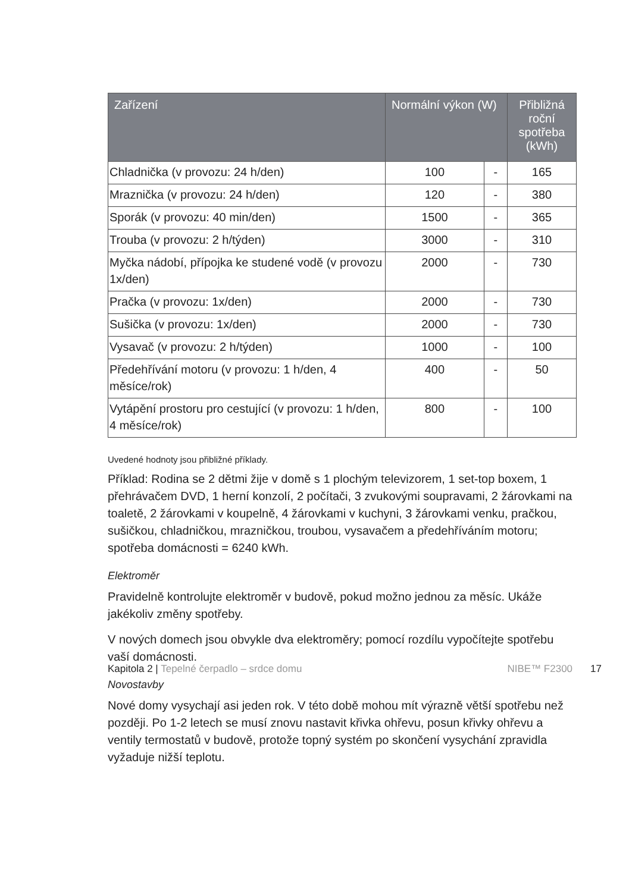| Zařízení | Normální výkon (W) | | Přibližná roční spotřeba (kWh) |
| --- | --- | --- | --- |
| Chladnička (v provozu: 24 h/den) | 100 | - | 165 |
| Mraznička (v provozu: 24 h/den) | 120 | - | 380 |
| Sporák (v provozu: 40 min/den) | 1500 | - | 365 |
| Trouba (v provozu: 2 h/týden) | 3000 | - | 310 |
| Myčka nádobí, přípojka ke studené vodě (v provozu 1x/den) | 2000 | - | 730 |
| Pračka (v provozu: 1x/den) | 2000 | - | 730 |
| Sušička (v provozu: 1x/den) | 2000 | - | 730 |
| Vysavač (v provozu: 2 h/týden) | 1000 | - | 100 |
| Předehřívání motoru (v provozu: 1 h/den, 4 měsíce/rok) | 400 | - | 50 |
| Vytápění prostoru pro cestující (v provozu: 1 h/den, 4 měsíce/rok) | 800 | - | 100 |
Uvedené hodnoty jsou přibližné příklady.
Příklad: Rodina se 2 dětmi žije v domě s 1 plochým televizorem, 1 set-top boxem, 1 přehrávačem DVD, 1 herní konzolí, 2 počítači, 3 zvukovými soupravami, 2 žárovkami na toaletě, 2 žárovkami v koupelně, 4 žárovkami v kuchyni, 3 žárovkami venku, pračkou, sušičkou, chladničkou, mrazničkou, troubou, vysavačem a předehříváním motoru; spotřeba domácnosti = 6240 kWh.
Elektroměr
Pravidelně kontrolujte elektroměr v budově, pokud možno jednou za měsíc. Ukáže jakékoliv změny spotřeby.
V nových domech jsou obvykle dva elektroměry; pomocí rozdílu vypočítejte spotřebu vaší domácnosti.
Novostavby
Nové domy vysychají asi jeden rok. V této době mohou mít výrazně větší spotřebu než později. Po 1-2 letech se musí znovu nastavit křivka ohřevu, posun křivky ohřevu a ventily termostatů v budově, protože topný systém po skončení vysychání zpravidla vyžaduje nižší teplotu.
Kapitola 2 | Tepelné čerpadlo – srdce domu NIBE™ F2300 17